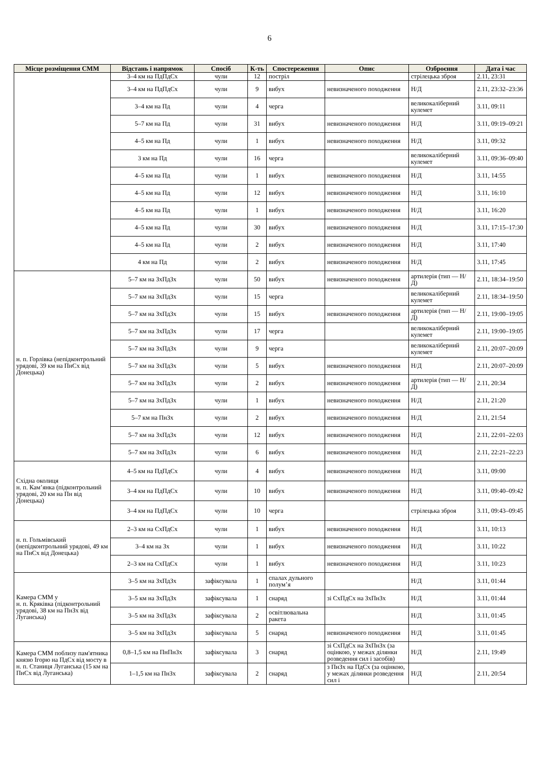6
| Місце розміщення СММ | Відстань і напрямок | Спосіб | К-ть | Спостереження | Опис | Озброєння | Дата і час |
| --- | --- | --- | --- | --- | --- | --- | --- |
| | 3–4 км на ПдПдСх | чули | 12 | постріл | | стрілецька зброя | 2.11, 23:31 |
| | 3–4 км на ПдПдСх | чули | 9 | вибух | невизначеного походження | Н/Д | 2.11, 23:32–23:36 |
| | 3–4 км на Пд | чули | 4 | черга | | великокаліберний кулемет | 3.11, 09:11 |
| | 5–7 км на Пд | чули | 31 | вибух | невизначеного походження | Н/Д | 3.11, 09:19–09:21 |
| | 4–5 км на Пд | чули | 1 | вибух | невизначеного походження | Н/Д | 3.11, 09:32 |
| | 3 км на Пд | чули | 16 | черга | | великокаліберний кулемет | 3.11, 09:36–09:40 |
| | 4–5 км на Пд | чули | 1 | вибух | невизначеного походження | Н/Д | 3.11, 14:55 |
| | 4–5 км на Пд | чули | 12 | вибух | невизначеного походження | Н/Д | 3.11, 16:10 |
| | 4–5 км на Пд | чули | 1 | вибух | невизначеного походження | Н/Д | 3.11, 16:20 |
| | 4–5 км на Пд | чули | 30 | вибух | невизначеного походження | Н/Д | 3.11, 17:15–17:30 |
| | 4–5 км на Пд | чули | 2 | вибух | невизначеного походження | Н/Д | 3.11, 17:40 |
| | 4 км на Пд | чули | 2 | вибух | невизначеного походження | Н/Д | 3.11, 17:45 |
| н. п. Горлівка (непідконтрольний урядові, 39 км на ПнСх від Донецька) | 5–7 км на ЗхПдЗх | чули | 50 | вибух | невизначеного походження | артилерія (тип — Н/Д) | 2.11, 18:34–19:50 |
| | 5–7 км на ЗхПдЗх | чули | 15 | черга | | великокаліберний кулемет | 2.11, 18:34–19:50 |
| | 5–7 км на ЗхПдЗх | чули | 15 | вибух | невизначеного походження | артилерія (тип — Н/Д) | 2.11, 19:00–19:05 |
| | 5–7 км на ЗхПдЗх | чули | 17 | черга | | великокаліберний кулемет | 2.11, 19:00–19:05 |
| | 5–7 км на ЗхПдЗх | чули | 9 | черга | | великокаліберний кулемет | 2.11, 20:07–20:09 |
| | 5–7 км на ЗхПдЗх | чули | 5 | вибух | невизначеного походження | Н/Д | 2.11, 20:07–20:09 |
| | 5–7 км на ЗхПдЗх | чули | 2 | вибух | невизначеного походження | артилерія (тип — Н/Д) | 2.11, 20:34 |
| | 5–7 км на ЗхПдЗх | чули | 1 | вибух | невизначеного походження | Н/Д | 2.11, 21:20 |
| | 5–7 км на ПнЗх | чули | 2 | вибух | невизначеного походження | Н/Д | 2.11, 21:54 |
| | 5–7 км на ЗхПдЗх | чули | 12 | вибух | невизначеного походження | Н/Д | 2.11, 22:01–22:03 |
| | 5–7 км на ЗхПдЗх | чули | 6 | вибух | невизначеного походження | Н/Д | 2.11, 22:21–22:23 |
| Східна околиця н. п. Кам’янка (підконтрольний урядові, 20 км на Пн від Донецька) | 4–5 км на ПдПдСх | чули | 4 | вибух | невизначеного походження | Н/Д | 3.11, 09:00 |
| | 3–4 км на ПдПдСх | чули | 10 | вибух | невизначеного походження | Н/Д | 3.11, 09:40–09:42 |
| | 3–4 км на ПдПдСх | чули | 10 | черга | | стрілецька зброя | 3.11, 09:43–09:45 |
| н. п. Гольмівський (непідконтрольний урядові, 49 км на ПнСх від Донецька) | 2–3 км на СхПдСх | чули | 1 | вибух | невизначеного походження | Н/Д | 3.11, 10:13 |
| | 3–4 км на Зх | чули | 1 | вибух | невизначеного походження | Н/Д | 3.11, 10:22 |
| | 2–3 км на СхПдСх | чули | 1 | вибух | невизначеного походження | Н/Д | 3.11, 10:23 |
| Камера СММ у н. п. Кряківка (підконтрольний урядові, 38 км на ПнЗх від Луганська) | 3–5 км на ЗхПдЗх | зафіксувала | 1 | спалах дульного полум’я | | Н/Д | 3.11, 01:44 |
| | 3–5 км на ЗхПдЗх | зафіксувала | 1 | снаряд | зі СхПдСх на ЗхПнЗх | Н/Д | 3.11, 01:44 |
| | 3–5 км на ЗхПдЗх | зафіксувала | 2 | освітлювальна ракета | | Н/Д | 3.11, 01:45 |
| | 3–5 км на ЗхПдЗх | зафіксувала | 5 | снаряд | невизначеного походження | Н/Д | 3.11, 01:45 |
| Камера СММ поблизу пам'ятника князю Ігорю на ПдСх від мосту в н. п. Станиця Луганська (15 км на ПнСх від Луганська) | 0,8–1,5 км на ПнПнЗх | зафіксувала | 3 | снаряд | зі СхПдСх на ЗхПнЗх (за оцінкою, у межах ділянки розведення сил і засобів) | Н/Д | 2.11, 19:49 |
| | 1–1,5 км на ПнЗх | зафіксувала | 2 | снаряд | з ПнЗх на ПдСх (за оцінкою, у межах ділянки розведення сил і | Н/Д | 2.11, 20:54 |